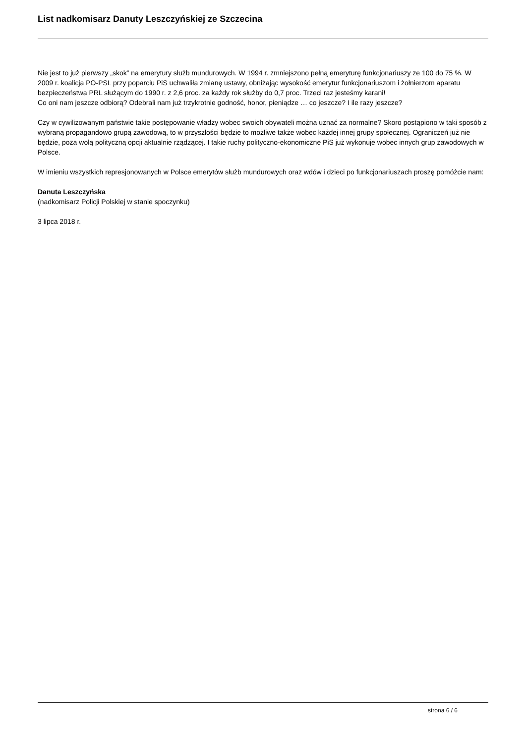List nadkomisarz Danuty Leszczyńskiej ze Szczecina
Nie jest to już pierwszy „skok” na emerytury służb mundurowych. W 1994 r. zmniejszono pełną emeryturę funkcjonariuszy ze 100 do 75 %. W 2009 r. koalicja PO-PSL przy poparciu PiS uchwaliła zmianę ustawy, obniżając wysokość emerytur funkcjonariuszom i żołnierzom aparatu bezpieczeństwa PRL służącym do 1990 r. z 2,6 proc. za każdy rok służby do 0,7 proc. Trzeci raz jesteśmy karani!
Co oni nam jeszcze odbiorą? Odebrali nam już trzykrotnie godność, honor, pieniądze … co jeszcze? I ile razy jeszcze?
Czy w cywilizowanym państwie takie postępowanie władzy wobec swoich obywateli można uznać za normalne? Skoro postąpiono w taki sposób z wybraną propagandowo grupą zawodową, to w przyszłości będzie to możliwe także wobec każdej innej grupy społecznej. Ograniczeń już nie będzie, poza wolą polityczną opcji aktualnie rządzącej. I takie ruchy polityczno-ekonomiczne PiS już wykonuje wobec innych grup zawodowych w Polsce.
W imieniu wszystkich represjonowanych w Polsce emerytów służb mundurowych oraz wdów i dzieci po funkcjonariuszach proszę pomóżcie nam:
Danuta Leszczyńska
(nadkomisarz Policji Polskiej w stanie spoczynku)
3 lipca 2018 r.
strona 6 / 6